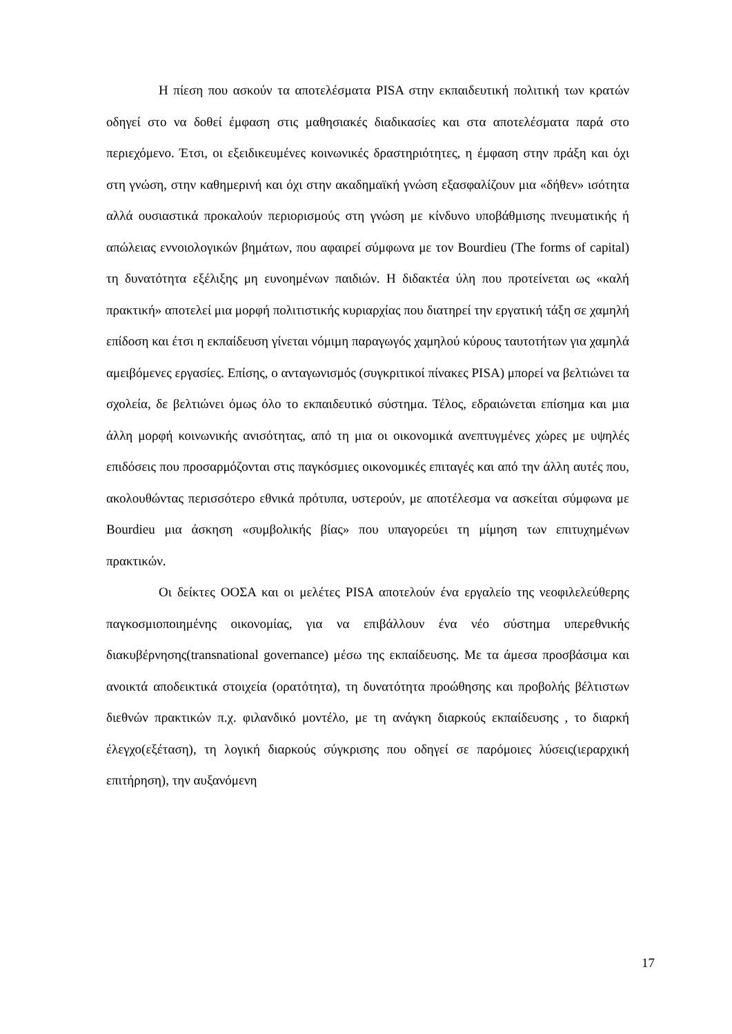Η πίεση που ασκούν τα αποτελέσματα PISA στην εκπαιδευτική πολιτική των κρατών οδηγεί στο να δοθεί έμφαση στις μαθησιακές διαδικασίες και στα αποτελέσματα παρά στο περιεχόμενο. Έτσι, οι εξειδικευμένες κοινωνικές δραστηριότητες, η έμφαση στην πράξη και όχι στη γνώση, στην καθημερινή και όχι στην ακαδημαϊκή γνώση εξασφαλίζουν μια «δήθεν» ισότητα αλλά ουσιαστικά προκαλούν περιορισμούς στη γνώση με κίνδυνο υποβάθμισης πνευματικής ή απώλειας εννοιολογικών βημάτων, που αφαιρεί σύμφωνα με τον Bourdieu (The forms of capital) τη δυνατότητα εξέλιξης μη ευνοημένων παιδιών. Η διδακτέα ύλη που προτείνεται ως «καλή πρακτική» αποτελεί μια μορφή πολιτιστικής κυριαρχίας που διατηρεί την εργατική τάξη σε χαμηλή επίδοση και έτσι η εκπαίδευση γίνεται νόμιμη παραγωγός χαμηλού κύρους ταυτοτήτων για χαμηλά αμειβόμενες εργασίες. Επίσης, ο ανταγωνισμός (συγκριτικοί πίνακες PISA) μπορεί να βελτιώνει τα σχολεία, δε βελτιώνει όμως όλο το εκπαιδευτικό σύστημα. Τέλος, εδραιώνεται επίσημα και μια άλλη μορφή κοινωνικής ανισότητας, από τη μια οι οικονομικά ανεπτυγμένες χώρες με υψηλές επιδόσεις που προσαρμόζονται στις παγκόσμιες οικονομικές επιταγές και από την άλλη αυτές που, ακολουθώντας περισσότερο εθνικά πρότυπα, υστερούν, με αποτέλεσμα να ασκείται σύμφωνα με Bourdieu μια άσκηση «συμβολικής βίας» που υπαγορεύει τη μίμηση των επιτυχημένων πρακτικών.
Οι δείκτες ΟΟΣΑ και οι μελέτες PISA αποτελούν ένα εργαλείο της νεοφιλελεύθερης παγκοσμιοποιημένης οικονομίας, για να επιβάλλουν ένα νέο σύστημα υπερεθνικής διακυβέρνησης(transnational governance) μέσω της εκπαίδευσης. Με τα άμεσα προσβάσιμα και ανοικτά αποδεικτικά στοιχεία (ορατότητα), τη δυνατότητα προώθησης και προβολής βέλτιστων διεθνών πρακτικών π.χ. φιλανδικό μοντέλο, με τη ανάγκη διαρκούς εκπαίδευσης , το διαρκή έλεγχο(εξέταση), τη λογική διαρκούς σύγκρισης που οδηγεί σε παρόμοιες λύσεις(ιεραρχική επιτήρηση), την αυξανόμενη
17